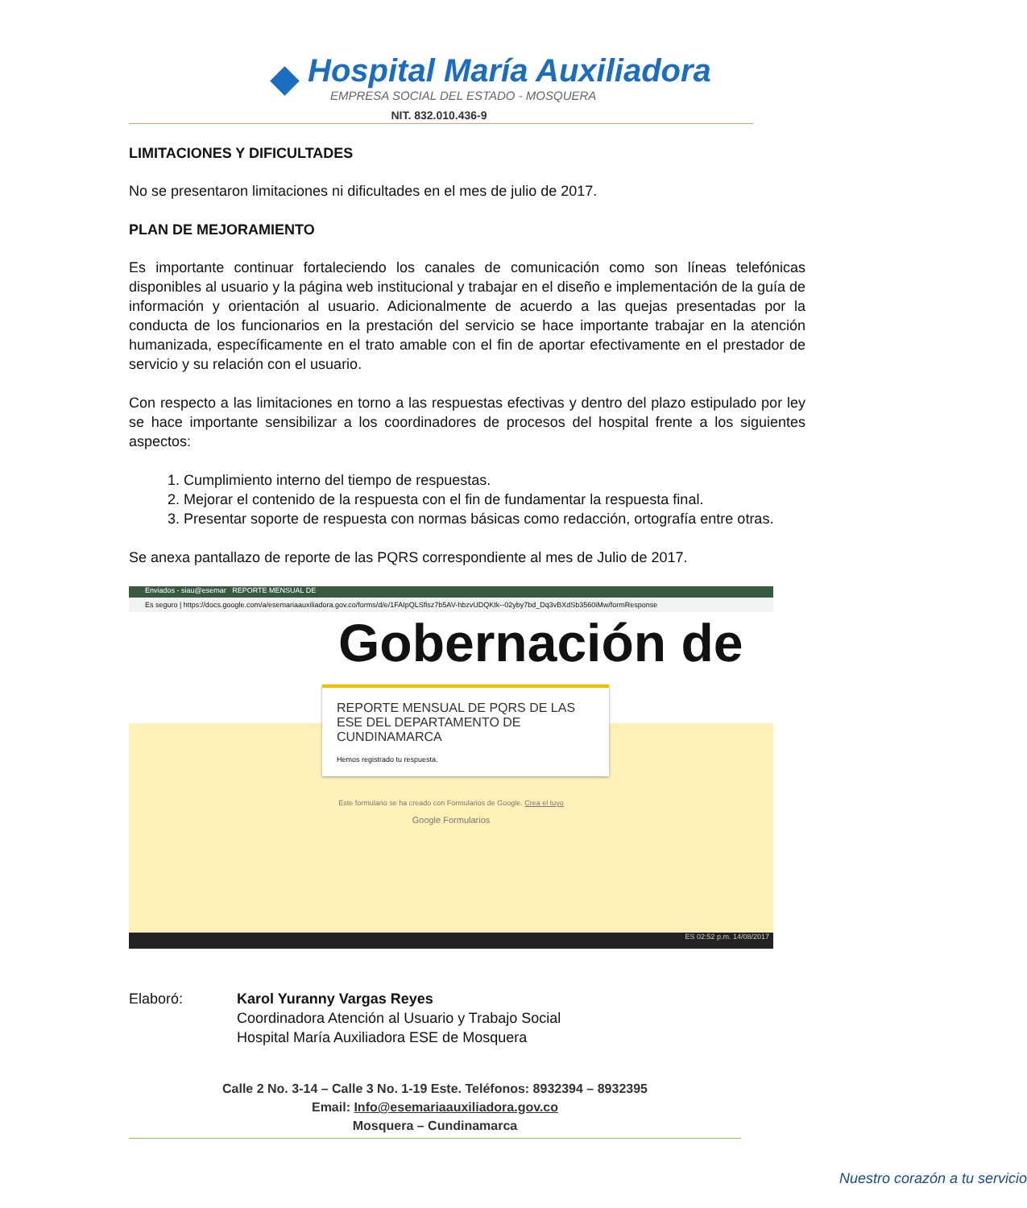◆
Hospital María Auxiliadora
EMPRESA SOCIAL DEL ESTADO - MOSQUERA
NIT. 832.010.436-9
LIMITACIONES Y DIFICULTADES
No se presentaron limitaciones ni dificultades en el mes de julio de 2017.
PLAN DE MEJORAMIENTO
Es importante continuar fortaleciendo los canales de comunicación como son líneas telefónicas disponibles al usuario y la página web institucional y trabajar en el diseño e implementación de la guía de información y orientación al usuario. Adicionalmente de acuerdo a las quejas presentadas por la conducta de los funcionarios en la prestación del servicio se hace importante trabajar en la atención humanizada, específicamente en el trato amable con el fin de aportar efectivamente en el prestador de servicio y su relación con el usuario.
Con respecto a las limitaciones en torno a las respuestas efectivas y dentro del plazo estipulado por ley se hace importante sensibilizar a los coordinadores de procesos del hospital frente a los siguientes aspectos:
1. Cumplimiento interno del tiempo de respuestas.
2. Mejorar el contenido de la respuesta con el fin de fundamentar la respuesta final.
3. Presentar soporte de respuesta con normas básicas como redacción, ortografía entre otras.
Se anexa pantallazo de reporte de las PQRS correspondiente al mes de Julio de 2017.
Enviados - siau@esemar REPORTE MENSUAL DE
Es seguro | https://docs.google.com/a/esemariaauxiliadora.gov.co/forms/d/e/1FAIpQLSflsz7b5AV-hbzvUDQKtk--02yby7bd_Dq3vBXdSb3560iMw/formResponse
Gobernación de
REPORTE MENSUAL DE PQRS DE LAS ESE DEL DEPARTAMENTO DE CUNDINAMARCA
Hemos registrado tu respuesta.
Este formulario se ha creado con Formularios de Google. Crea el tuyo
Google Formularios
ES 02:52 p.m. 14/08/2017
Elaboró: Karol Yuranny Vargas Reyes
Coordinadora Atención al Usuario y Trabajo Social
Hospital María Auxiliadora ESE de Mosquera
Calle 2 No. 3-14 – Calle 3 No. 1-19 Este. Teléfonos: 8932394 – 8932395
Email: Info@esemariaauxiliadora.gov.co
Mosquera – Cundinamarca
Nuestro corazón a tu servicio